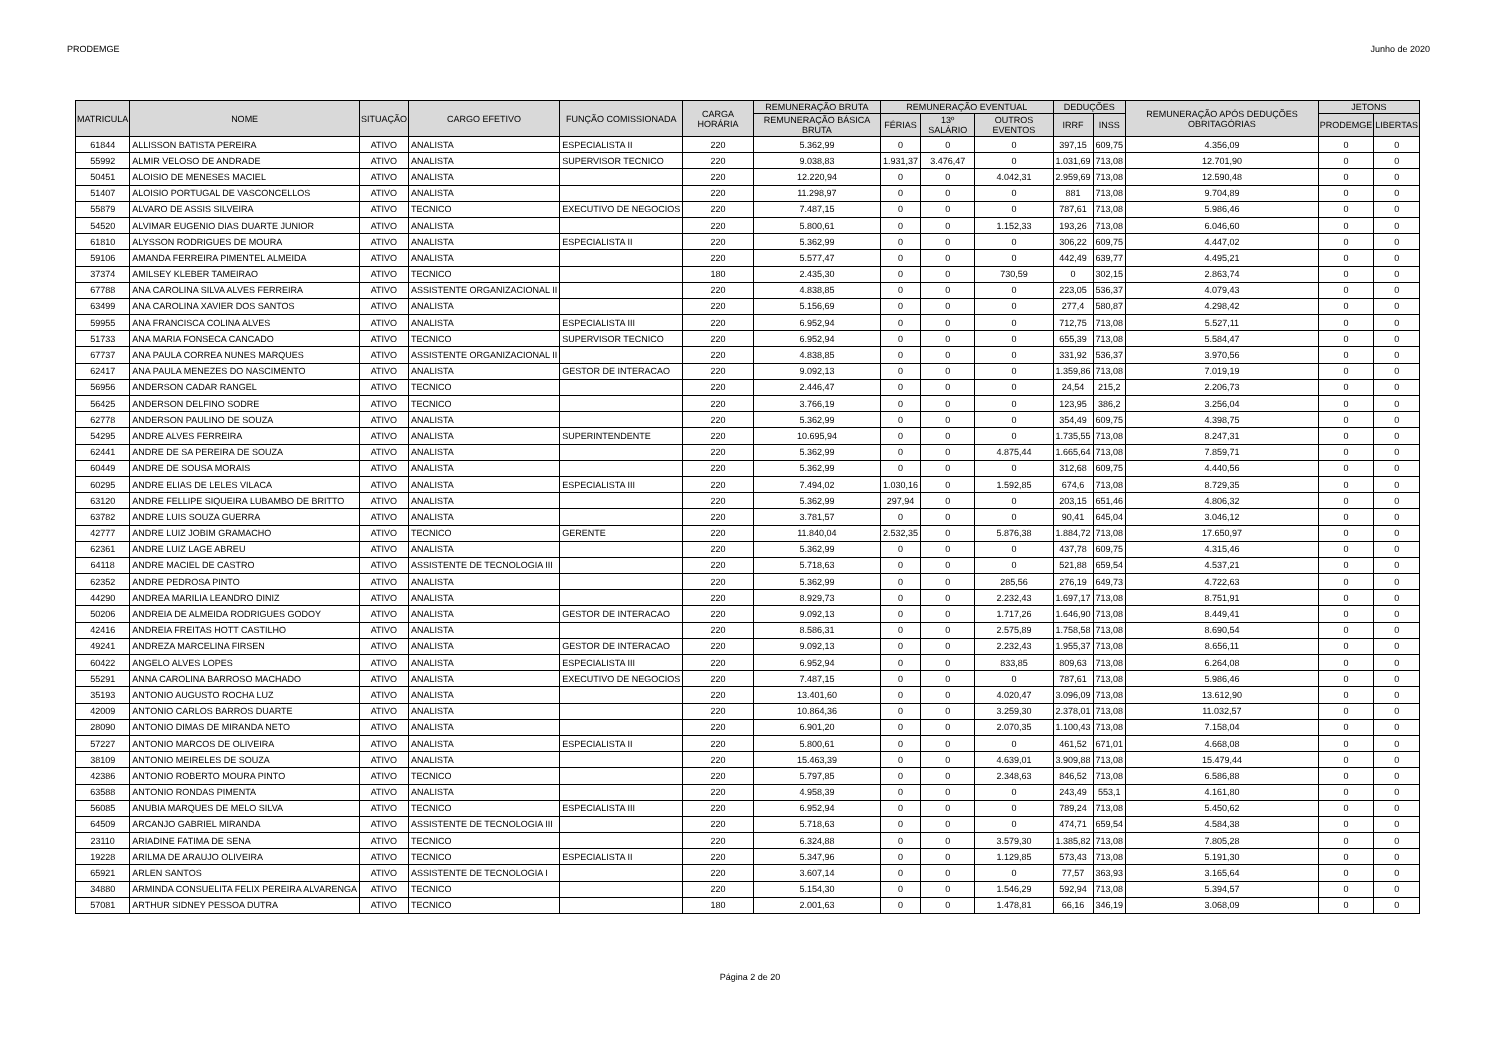PRODEMGE Junho de 2020
| MATRICULA | NOME | SITUAÇÃO | CARGO EFETIVO | FUNÇÃO COMISSIONADA | CARGA HORÁRIA | REMUNERAÇÃO BRUTA | REMUNERAÇÃO EVENTUAL | | | DEDUÇÕES | | REMUNERAÇÃO APÓS DEDUÇÕES OBRITAGÓRIAS | JETONS | |
| --- | --- | --- | --- | --- | --- | --- | --- | --- | --- | --- | --- | --- | --- | --- |
| | | | | | | REMUNERAÇÃO BÁSICA BRUTA | FÉRIAS | 13º SALÁRIO | OUTROS EVENTOS | IRRF | INSS | | PRODEMGE | LIBERTAS |
| 61844 | ALLISSON BATISTA PEREIRA | ATIVO | ANALISTA | ESPECIALISTA II | 220 | 5.362,99 | 0 | 0 | 0 | 397,15 | 609,75 | 4.356,09 | 0 | 0 |
| 55992 | ALMIR VELOSO DE ANDRADE | ATIVO | ANALISTA | SUPERVISOR TECNICO | 220 | 9.038,83 | 1.931,37 | 3.476,47 | 0 | 1.031,69 | 713,08 | 12.701,90 | 0 | 0 |
| 50451 | ALOISIO DE MENESES MACIEL | ATIVO | ANALISTA | | 220 | 12.220,94 | 0 | 0 | 4.042,31 | 2.959,69 | 713,08 | 12.590,48 | 0 | 0 |
| 51407 | ALOISIO PORTUGAL DE VASCONCELLOS | ATIVO | ANALISTA | | 220 | 11.298,97 | 0 | 0 | 0 | 881 | 713,08 | 9.704,89 | 0 | 0 |
| 55879 | ALVARO DE ASSIS SILVEIRA | ATIVO | TECNICO | EXECUTIVO DE NEGOCIOS | 220 | 7.487,15 | 0 | 0 | 0 | 787,61 | 713,08 | 5.986,46 | 0 | 0 |
| 54520 | ALVIMAR EUGENIO DIAS DUARTE JUNIOR | ATIVO | ANALISTA | | 220 | 5.800,61 | 0 | 0 | 1.152,33 | 193,26 | 713,08 | 6.046,60 | 0 | 0 |
| 61810 | ALYSSON RODRIGUES DE MOURA | ATIVO | ANALISTA | ESPECIALISTA II | 220 | 5.362,99 | 0 | 0 | 0 | 306,22 | 609,75 | 4.447,02 | 0 | 0 |
| 59106 | AMANDA FERREIRA PIMENTEL ALMEIDA | ATIVO | ANALISTA | | 220 | 5.577,47 | 0 | 0 | 0 | 442,49 | 639,77 | 4.495,21 | 0 | 0 |
| 37374 | AMILSEY KLEBER TAMEIRAO | ATIVO | TECNICO | | 180 | 2.435,30 | 0 | 0 | 730,59 | 0 | 302,15 | 2.863,74 | 0 | 0 |
| 67788 | ANA CAROLINA SILVA ALVES FERREIRA | ATIVO | ASSISTENTE ORGANIZACIONAL II | | 220 | 4.838,85 | 0 | 0 | 0 | 223,05 | 536,37 | 4.079,43 | 0 | 0 |
| 63499 | ANA CAROLINA XAVIER DOS SANTOS | ATIVO | ANALISTA | | 220 | 5.156,69 | 0 | 0 | 0 | 277,4 | 580,87 | 4.298,42 | 0 | 0 |
| 59955 | ANA FRANCISCA COLINA ALVES | ATIVO | ANALISTA | ESPECIALISTA III | 220 | 6.952,94 | 0 | 0 | 0 | 712,75 | 713,08 | 5.527,11 | 0 | 0 |
| 51733 | ANA MARIA FONSECA CANCADO | ATIVO | TECNICO | SUPERVISOR TECNICO | 220 | 6.952,94 | 0 | 0 | 0 | 655,39 | 713,08 | 5.584,47 | 0 | 0 |
| 67737 | ANA PAULA CORREA NUNES MARQUES | ATIVO | ASSISTENTE ORGANIZACIONAL II | | 220 | 4.838,85 | 0 | 0 | 0 | 331,92 | 536,37 | 3.970,56 | 0 | 0 |
| 62417 | ANA PAULA MENEZES DO NASCIMENTO | ATIVO | ANALISTA | GESTOR DE INTERACAO | 220 | 9.092,13 | 0 | 0 | 0 | 1.359,86 | 713,08 | 7.019,19 | 0 | 0 |
| 56956 | ANDERSON CADAR RANGEL | ATIVO | TECNICO | | 220 | 2.446,47 | 0 | 0 | 0 | 24,54 | 215,2 | 2.206,73 | 0 | 0 |
| 56425 | ANDERSON DELFINO SODRE | ATIVO | TECNICO | | 220 | 3.766,19 | 0 | 0 | 0 | 123,95 | 386,2 | 3.256,04 | 0 | 0 |
| 62778 | ANDERSON PAULINO DE SOUZA | ATIVO | ANALISTA | | 220 | 5.362,99 | 0 | 0 | 0 | 354,49 | 609,75 | 4.398,75 | 0 | 0 |
| 54295 | ANDRE ALVES FERREIRA | ATIVO | ANALISTA | SUPERINTENDENTE | 220 | 10.695,94 | 0 | 0 | 0 | 1.735,55 | 713,08 | 8.247,31 | 0 | 0 |
| 62441 | ANDRE DE SA PEREIRA DE SOUZA | ATIVO | ANALISTA | | 220 | 5.362,99 | 0 | 0 | 4.875,44 | 1.665,64 | 713,08 | 7.859,71 | 0 | 0 |
| 60449 | ANDRE DE SOUSA MORAIS | ATIVO | ANALISTA | | 220 | 5.362,99 | 0 | 0 | 0 | 312,68 | 609,75 | 4.440,56 | 0 | 0 |
| 60295 | ANDRE ELIAS DE LELES VILACA | ATIVO | ANALISTA | ESPECIALISTA III | 220 | 7.494,02 | 1.030,16 | 0 | 1.592,85 | 674,6 | 713,08 | 8.729,35 | 0 | 0 |
| 63120 | ANDRE FELLIPE SIQUEIRA LUBAMBO DE BRITTO | ATIVO | ANALISTA | | 220 | 5.362,99 | 297,94 | 0 | 0 | 203,15 | 651,46 | 4.806,32 | 0 | 0 |
| 63782 | ANDRE LUIS SOUZA GUERRA | ATIVO | ANALISTA | | 220 | 3.781,57 | 0 | 0 | 0 | 90,41 | 645,04 | 3.046,12 | 0 | 0 |
| 42777 | ANDRE LUIZ JOBIM GRAMACHO | ATIVO | TECNICO | GERENTE | 220 | 11.840,04 | 2.532,35 | 0 | 5.876,38 | 1.884,72 | 713,08 | 17.650,97 | 0 | 0 |
| 62361 | ANDRE LUIZ LAGE ABREU | ATIVO | ANALISTA | | 220 | 5.362,99 | 0 | 0 | 0 | 437,78 | 609,75 | 4.315,46 | 0 | 0 |
| 64118 | ANDRE MACIEL DE CASTRO | ATIVO | ASSISTENTE DE TECNOLOGIA III | | 220 | 5.718,63 | 0 | 0 | 0 | 521,88 | 659,54 | 4.537,21 | 0 | 0 |
| 62352 | ANDRE PEDROSA PINTO | ATIVO | ANALISTA | | 220 | 5.362,99 | 0 | 0 | 285,56 | 276,19 | 649,73 | 4.722,63 | 0 | 0 |
| 44290 | ANDREA MARILIA LEANDRO DINIZ | ATIVO | ANALISTA | | 220 | 8.929,73 | 0 | 0 | 2.232,43 | 1.697,17 | 713,08 | 8.751,91 | 0 | 0 |
| 50206 | ANDREIA DE ALMEIDA RODRIGUES GODOY | ATIVO | ANALISTA | GESTOR DE INTERACAO | 220 | 9.092,13 | 0 | 0 | 1.717,26 | 1.646,90 | 713,08 | 8.449,41 | 0 | 0 |
| 42416 | ANDREIA FREITAS HOTT CASTILHO | ATIVO | ANALISTA | | 220 | 8.586,31 | 0 | 0 | 2.575,89 | 1.758,58 | 713,08 | 8.690,54 | 0 | 0 |
| 49241 | ANDREZA MARCELINA FIRSEN | ATIVO | ANALISTA | GESTOR DE INTERACAO | 220 | 9.092,13 | 0 | 0 | 2.232,43 | 1.955,37 | 713,08 | 8.656,11 | 0 | 0 |
| 60422 | ANGELO ALVES LOPES | ATIVO | ANALISTA | ESPECIALISTA III | 220 | 6.952,94 | 0 | 0 | 833,85 | 809,63 | 713,08 | 6.264,08 | 0 | 0 |
| 55291 | ANNA CAROLINA BARROSO MACHADO | ATIVO | ANALISTA | EXECUTIVO DE NEGOCIOS | 220 | 7.487,15 | 0 | 0 | 0 | 787,61 | 713,08 | 5.986,46 | 0 | 0 |
| 35193 | ANTONIO AUGUSTO ROCHA LUZ | ATIVO | ANALISTA | | 220 | 13.401,60 | 0 | 0 | 4.020,47 | 3.096,09 | 713,08 | 13.612,90 | 0 | 0 |
| 42009 | ANTONIO CARLOS BARROS DUARTE | ATIVO | ANALISTA | | 220 | 10.864,36 | 0 | 0 | 3.259,30 | 2.378,01 | 713,08 | 11.032,57 | 0 | 0 |
| 28090 | ANTONIO DIMAS DE MIRANDA NETO | ATIVO | ANALISTA | | 220 | 6.901,20 | 0 | 0 | 2.070,35 | 1.100,43 | 713,08 | 7.158,04 | 0 | 0 |
| 57227 | ANTONIO MARCOS DE OLIVEIRA | ATIVO | ANALISTA | ESPECIALISTA II | 220 | 5.800,61 | 0 | 0 | 0 | 461,52 | 671,01 | 4.668,08 | 0 | 0 |
| 38109 | ANTONIO MEIRELES DE SOUZA | ATIVO | ANALISTA | | 220 | 15.463,39 | 0 | 0 | 4.639,01 | 3.909,88 | 713,08 | 15.479,44 | 0 | 0 |
| 42386 | ANTONIO ROBERTO MOURA PINTO | ATIVO | TECNICO | | 220 | 5.797,85 | 0 | 0 | 2.348,63 | 846,52 | 713,08 | 6.586,88 | 0 | 0 |
| 63588 | ANTONIO RONDAS PIMENTA | ATIVO | ANALISTA | | 220 | 4.958,39 | 0 | 0 | 0 | 243,49 | 553,1 | 4.161,80 | 0 | 0 |
| 56085 | ANUBIA MARQUES DE MELO SILVA | ATIVO | TECNICO | ESPECIALISTA III | 220 | 6.952,94 | 0 | 0 | 0 | 789,24 | 713,08 | 5.450,62 | 0 | 0 |
| 64509 | ARCANJO GABRIEL MIRANDA | ATIVO | ASSISTENTE DE TECNOLOGIA III | | 220 | 5.718,63 | 0 | 0 | 0 | 474,71 | 659,54 | 4.584,38 | 0 | 0 |
| 23110 | ARIADINE FATIMA DE SENA | ATIVO | TECNICO | | 220 | 6.324,88 | 0 | 0 | 3.579,30 | 1.385,82 | 713,08 | 7.805,28 | 0 | 0 |
| 19228 | ARILMA DE ARAUJO OLIVEIRA | ATIVO | TECNICO | ESPECIALISTA II | 220 | 5.347,96 | 0 | 0 | 1.129,85 | 573,43 | 713,08 | 5.191,30 | 0 | 0 |
| 65921 | ARLEN SANTOS | ATIVO | ASSISTENTE DE TECNOLOGIA I | | 220 | 3.607,14 | 0 | 0 | 0 | 77,57 | 363,93 | 3.165,64 | 0 | 0 |
| 34880 | ARMINDA CONSUELITA FELIX PEREIRA ALVARENGA | ATIVO | TECNICO | | 220 | 5.154,30 | 0 | 0 | 1.546,29 | 592,94 | 713,08 | 5.394,57 | 0 | 0 |
| 57081 | ARTHUR SIDNEY PESSOA DUTRA | ATIVO | TECNICO | | 180 | 2.001,63 | 0 | 0 | 1.478,81 | 66,16 | 346,19 | 3.068,09 | 0 | 0 |
Página 2 de 20